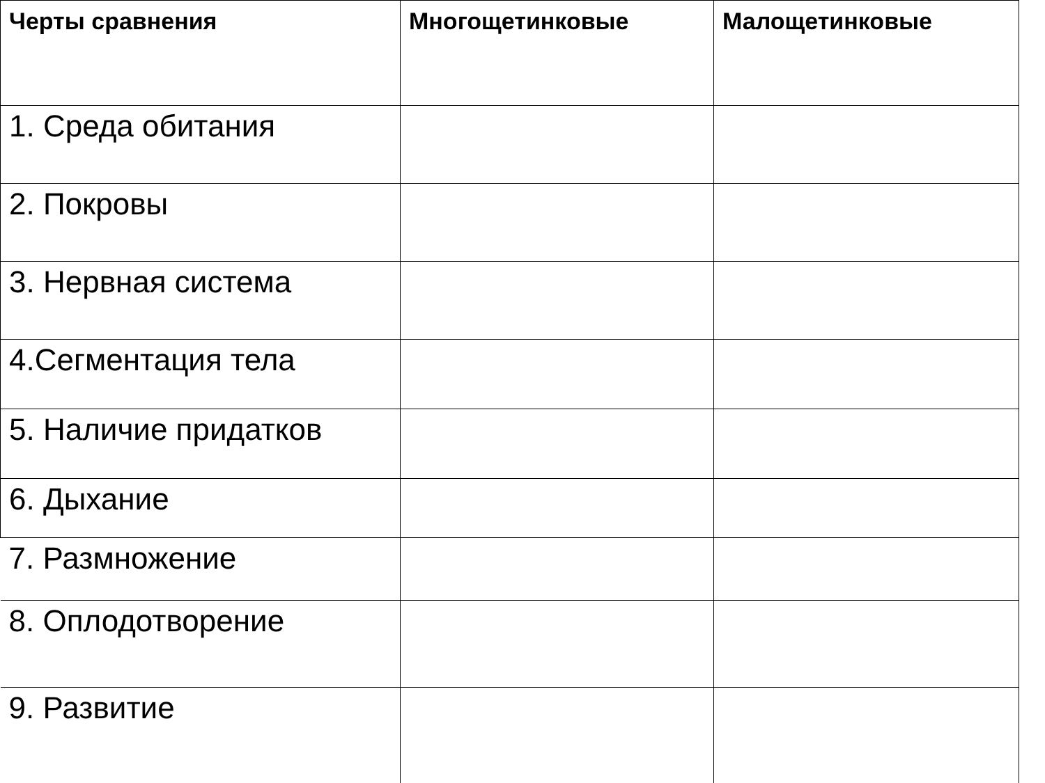| Черты сравнения | Многощетинковые | Малощетинковые |
| --- | --- | --- |
| 1. Среда обитания | | |
| 2. Покровы | | |
| 3. Нервная система | | |
| 4.Сегментация тела | | |
| 5. Наличие придатков | | |
| 6. Дыхание | | |
| 7. Размножение | | |
| 8. Оплодотворение | | |
| 9. Развитие | | |